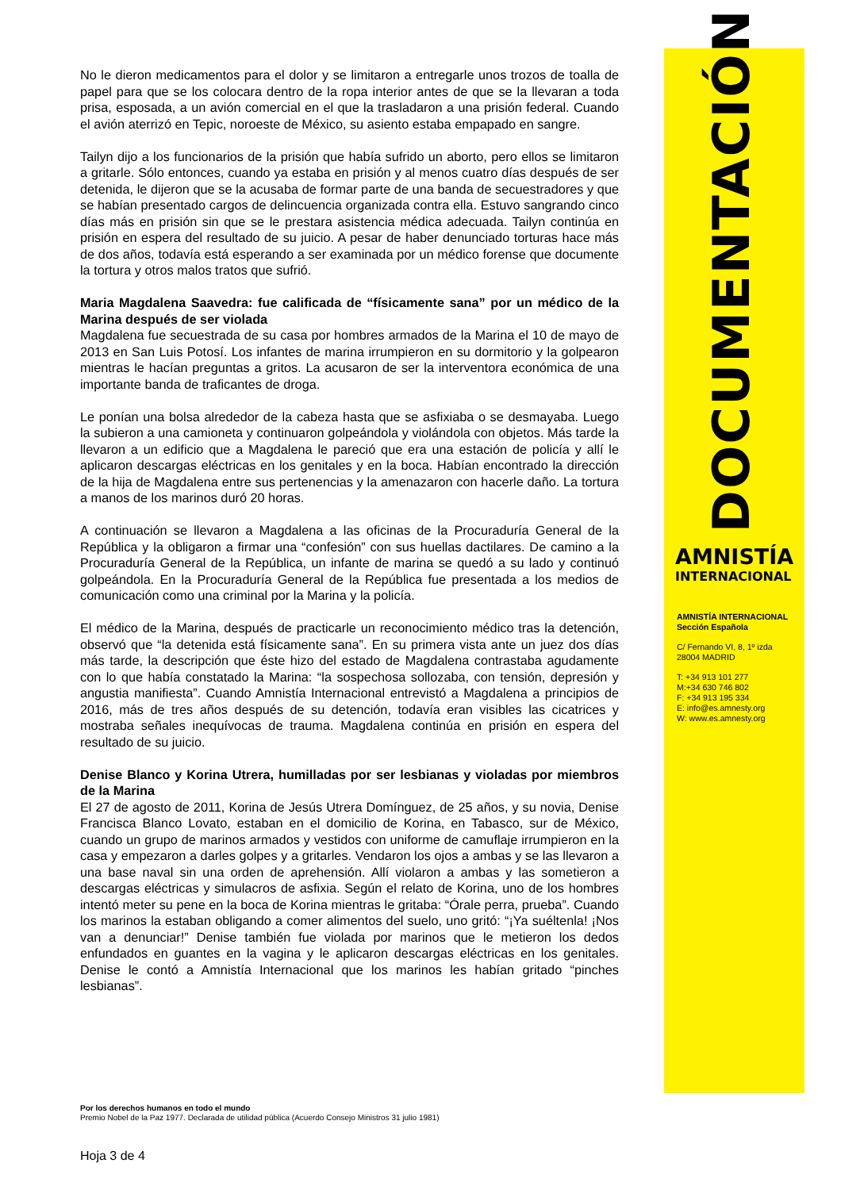No le dieron medicamentos para el dolor y se limitaron a entregarle unos trozos de toalla de papel para que se los colocara dentro de la ropa interior antes de que se la llevaran a toda prisa, esposada, a un avión comercial en el que la trasladaron a una prisión federal. Cuando el avión aterrizó en Tepic, noroeste de México, su asiento estaba empapado en sangre.
Tailyn dijo a los funcionarios de la prisión que había sufrido un aborto, pero ellos se limitaron a gritarle. Sólo entonces, cuando ya estaba en prisión y al menos cuatro días después de ser detenida, le dijeron que se la acusaba de formar parte de una banda de secuestradores y que se habían presentado cargos de delincuencia organizada contra ella. Estuvo sangrando cinco días más en prisión sin que se le prestara asistencia médica adecuada. Tailyn continúa en prisión en espera del resultado de su juicio. A pesar de haber denunciado torturas hace más de dos años, todavía está esperando a ser examinada por un médico forense que documente la tortura y otros malos tratos que sufrió.
Maria Magdalena Saavedra: fue calificada de “físicamente sana” por un médico de la Marina después de ser violada
Magdalena fue secuestrada de su casa por hombres armados de la Marina el 10 de mayo de 2013 en San Luis Potosí. Los infantes de marina irrumpieron en su dormitorio y la golpearon mientras le hacían preguntas a gritos. La acusaron de ser la interventora económica de una importante banda de traficantes de droga.
Le ponían una bolsa alrededor de la cabeza hasta que se asfixiaba o se desmayaba. Luego la subieron a una camioneta y continuaron golpeándola y violándola con objetos. Más tarde la llevaron a un edificio que a Magdalena le pareció que era una estación de policía y allí le aplicaron descargas eléctricas en los genitales y en la boca. Habían encontrado la dirección de la hija de Magdalena entre sus pertenencias y la amenazaron con hacerle daño. La tortura a manos de los marinos duró 20 horas.
A continuación se llevaron a Magdalena a las oficinas de la Procuraduría General de la República y la obligaron a firmar una “confesión” con sus huellas dactilares. De camino a la Procuraduría General de la República, un infante de marina se quedó a su lado y continuó golpeándola. En la Procuraduría General de la República fue presentada a los medios de comunicación como una criminal por la Marina y la policía.
El médico de la Marina, después de practicarle un reconocimiento médico tras la detención, observó que “la detenida está físicamente sana”. En su primera vista ante un juez dos días más tarde, la descripción que éste hizo del estado de Magdalena contrastaba agudamente con lo que había constatado la Marina: “la sospechosa sollozaba, con tensión, depresión y angustia manifiesta”. Cuando Amnistía Internacional entrevistó a Magdalena a principios de 2016, más de tres años después de su detención, todavía eran visibles las cicatrices y mostraba señales inequívocas de trauma. Magdalena continúa en prisión en espera del resultado de su juicio.
Denise Blanco y Korina Utrera, humilladas por ser lesbianas y violadas por miembros de la Marina
El 27 de agosto de 2011, Korina de Jesús Utrera Domínguez, de 25 años, y su novia, Denise Francisca Blanco Lovato, estaban en el domicilio de Korina, en Tabasco, sur de México, cuando un grupo de marinos armados y vestidos con uniforme de camuflaje irrumpieron en la casa y empezaron a darles golpes y a gritarles. Vendaron los ojos a ambas y se las llevaron a una base naval sin una orden de aprehensión. Allí violaron a ambas y las sometieron a descargas eléctricas y simulacros de asfixia. Según el relato de Korina, uno de los hombres intentó meter su pene en la boca de Korina mientras le gritaba: “Órale perra, prueba”. Cuando los marinos la estaban obligando a comer alimentos del suelo, uno gritó: “¡Ya suéltenla! ¡Nos van a denunciar!” Denise también fue violada por marinos que le metieron los dedos enfundados en guantes en la vagina y le aplicaron descargas eléctricas en los genitales. Denise le contó a Amnistía Internacional que los marinos les habían gritado “pinches lesbianas”.
DOCUMENTACIÓN
AMNISTÍA
INTERNACIONAL
AMNISTÍA INTERNACIONAL
Sección Española
C/ Fernando VI, 8, 1º izda
28004 MADRID
T: +34 913 101 277
M:+34 630 746 802
F: +34 913 195 334
E: info@es.amnesty.org
W: www.es.amnesty.org
Por los derechos humanos en todo el mundo
Premio Nobel de la Paz 1977. Declarada de utilidad pública (Acuerdo Consejo Ministros 31 julio 1981)
Hoja 3 de 4